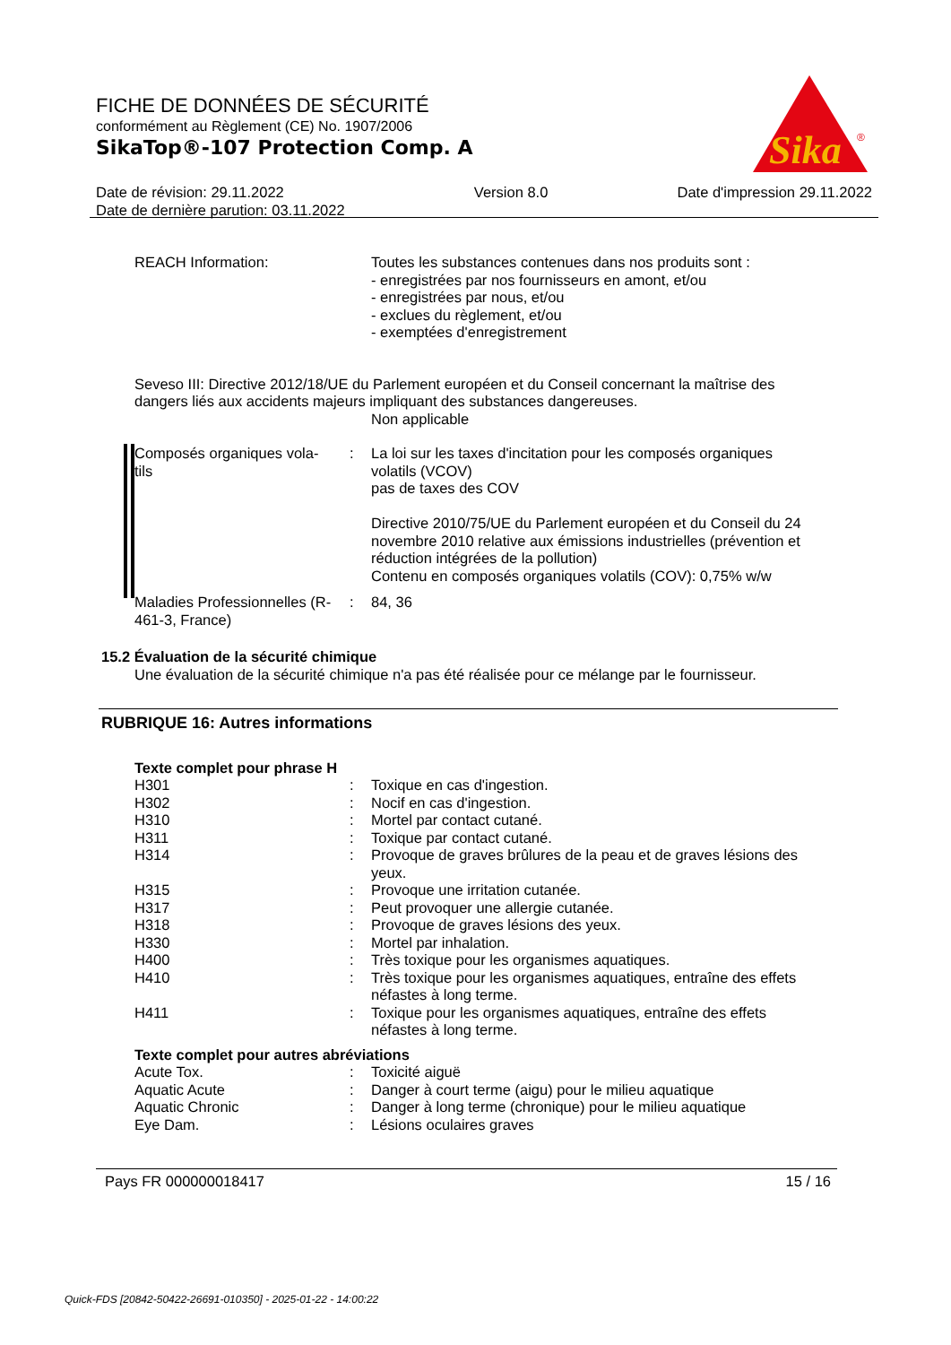FICHE DE DONNÉES DE SÉCURITÉ
conformément au Règlement (CE) No. 1907/2006
SikaTop®-107 Protection Comp. A
Sika
®
Date de révision: 29.11.2022
Date de dernière parution: 03.11.2022
Version 8.0 Date d'impression 29.11.2022
REACH Information: Toutes les substances contenues dans nos produits sont :
- enregistrées par nos fournisseurs en amont, et/ou
- enregistrées par nous, et/ou
- exclues du règlement, et/ou
- exemptées d'enregistrement
Seveso III: Directive 2012/18/UE du Parlement européen et du Conseil concernant la maîtrise des dangers liés aux accidents majeurs impliquant des substances dangereuses.
Non applicable
Composés organiques vola-
tils
: La loi sur les taxes d'incitation pour les composés organiques volatils (VCOV)
pas de taxes des COV
Directive 2010/75/UE du Parlement européen et du Conseil du 24 novembre 2010 relative aux émissions industrielles (prévention et réduction intégrées de la pollution)
Contenu en composés organiques volatils (COV): 0,75% w/w
Maladies Professionnelles (R-461-3, France)
: 84, 36
15.2 Évaluation de la sécurité chimique
Une évaluation de la sécurité chimique n'a pas été réalisée pour ce mélange par le fournisseur.
RUBRIQUE 16: Autres informations
Texte complet pour phrase H
H301 : Toxique en cas d'ingestion.
H302 : Nocif en cas d'ingestion.
H310 : Mortel par contact cutané.
H311 : Toxique par contact cutané.
H314 : Provoque de graves brûlures de la peau et de graves lésions des yeux.
H315 : Provoque une irritation cutanée.
H317 : Peut provoquer une allergie cutanée.
H318 : Provoque de graves lésions des yeux.
H330 : Mortel par inhalation.
H400 : Très toxique pour les organismes aquatiques.
H410 : Très toxique pour les organismes aquatiques, entraîne des effets néfastes à long terme.
H411 : Toxique pour les organismes aquatiques, entraîne des effets néfastes à long terme.
Texte complet pour autres abréviations
Acute Tox. : Toxicité aiguë
Aquatic Acute : Danger à court terme (aigu) pour le milieu aquatique
Aquatic Chronic : Danger à long terme (chronique) pour le milieu aquatique
Eye Dam. : Lésions oculaires graves
Pays FR 000000018417 15 / 16
Quick-FDS [20842-50422-26691-010350] - 2025-01-22 - 14:00:22